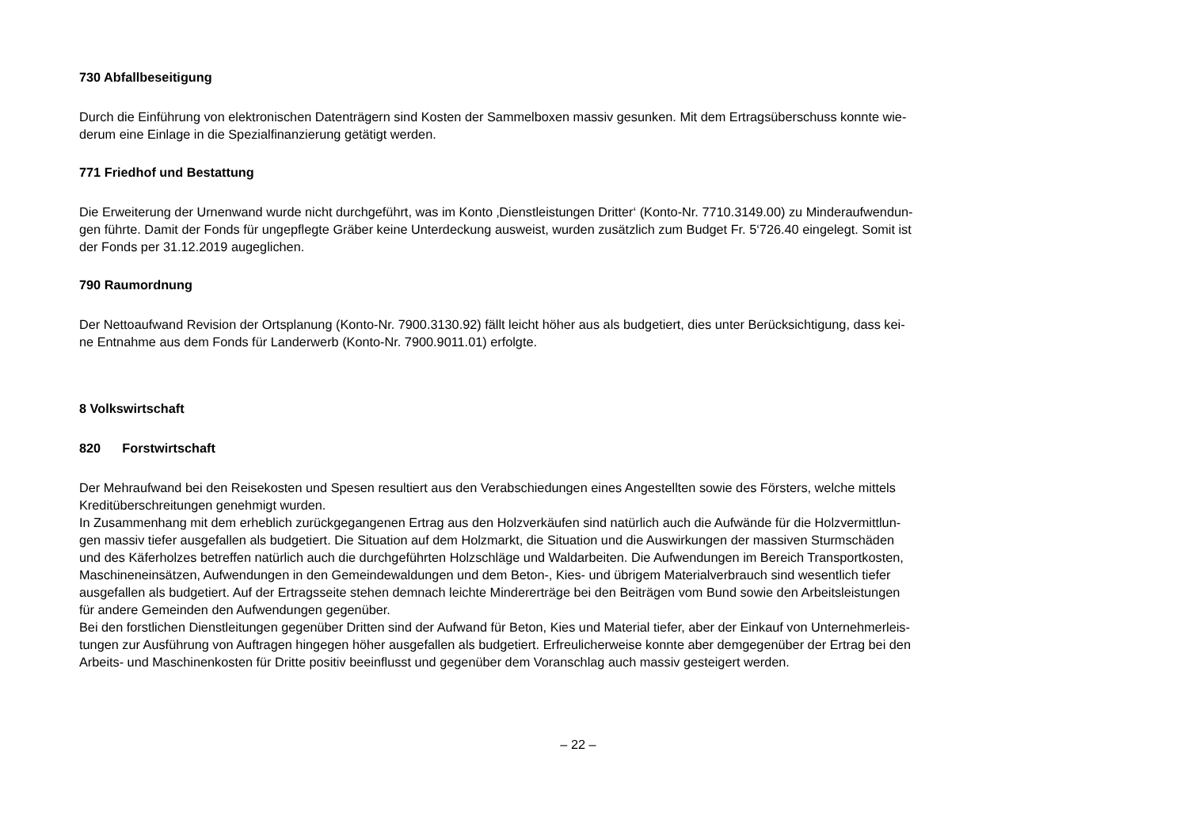730 Abfallbeseitigung
Durch die Einführung von elektronischen Datenträgern sind Kosten der Sammelboxen massiv gesunken. Mit dem Ertragsüberschuss konnte wie-
derum eine Einlage in die Spezialfinanzierung getätigt werden.
771 Friedhof und Bestattung
Die Erweiterung der Urnenwand wurde nicht durchgeführt, was im Konto ‚Dienstleistungen Dritter‘ (Konto-Nr. 7710.3149.00) zu Minderaufwendun-
gen führte. Damit der Fonds für ungepflegte Gräber keine Unterdeckung ausweist, wurden zusätzlich zum Budget Fr. 5‘726.40 eingelegt. Somit ist
der Fonds per 31.12.2019 augeglichen.
790 Raumordnung
Der Nettoaufwand Revision der Ortsplanung (Konto-Nr. 7900.3130.92) fällt leicht höher aus als budgetiert, dies unter Berücksichtigung, dass kei-
ne Entnahme aus dem Fonds für Landerwerb (Konto-Nr. 7900.9011.01) erfolgte.
8 Volkswirtschaft
820 Forstwirtschaft
Der Mehraufwand bei den Reisekosten und Spesen resultiert aus den Verabschiedungen eines Angestellten sowie des Försters, welche mittels
Kreditüberschreitungen genehmigt wurden.
In Zusammenhang mit dem erheblich zurückgegangenen Ertrag aus den Holzverkäufen sind natürlich auch die Aufwände für die Holzvermittlun-
gen massiv tiefer ausgefallen als budgetiert. Die Situation auf dem Holzmarkt, die Situation und die Auswirkungen der massiven Sturmschäden
und des Käferholzes betreffen natürlich auch die durchgeführten Holzschläge und Waldarbeiten. Die Aufwendungen im Bereich Transportkosten,
Maschineneinsätzen, Aufwendungen in den Gemeindewaldungen und dem Beton-, Kies- und übrigem Materialverbrauch sind wesentlich tiefer
ausgefallen als budgetiert. Auf der Ertragsseite stehen demnach leichte Mindererträge bei den Beiträgen vom Bund sowie den Arbeitsleistungen
für andere Gemeinden den Aufwendungen gegenüber.
Bei den forstlichen Dienstleitungen gegenüber Dritten sind der Aufwand für Beton, Kies und Material tiefer, aber der Einkauf von Unternehmerleis-
tungen zur Ausführung von Auftragen hingegen höher ausgefallen als budgetiert. Erfreulicherweise konnte aber demgegenüber der Ertrag bei den
Arbeits- und Maschinenkosten für Dritte positiv beeinflusst und gegenüber dem Voranschlag auch massiv gesteigert werden.
– 22 –